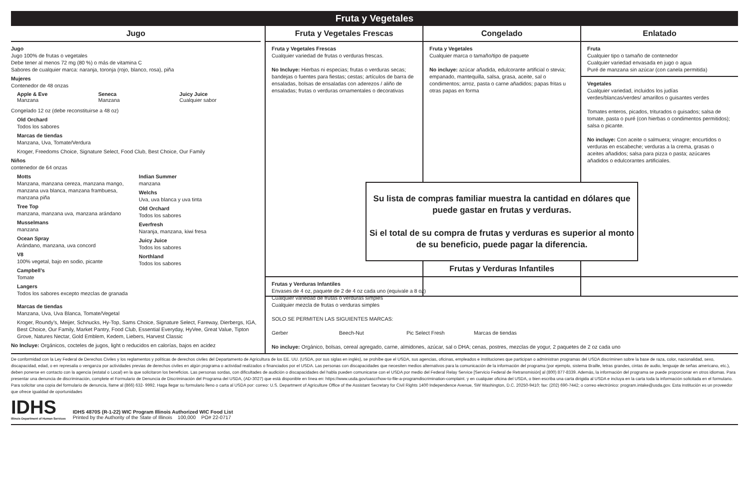Fruta y Vegetales
Jugo
Jugo
Jugo 100% de frutas o vegetales
Debe tener al menos 72 mg (80 %) o más de vitamina C
Sabores de cualquier marca: naranja, toronja (rojo, blanco, rosa), piña
Mujeres
Contenedor de 48 onzas
Apple & Eve
Manzana
Seneca
Manzana
Juicy Juice
Cualquier sabor
Congelado 12 oz (debe reconstituirse a 48 oz)
Old Orchard
Todos los sabores
Marcas de tiendas
Manzana, Uva, Tomate/Verdura
Kroger, Freedoms Choice, Signature Select, Food Club, Best Choice, Our Family
Niños
contenedor de 64 onzas
Motts
Manzana, manzana cereza, manzana mango, manzana uva blanca, manzana frambuesa, manzana piña
Tree Top
manzana, manzana uva, manzana arándano
Musselmans
manzana
Ocean Spray
Arándano, manzana, uva concord
V8
100% vegetal, bajo en sodio, picante
Campbell’s
Tomate
Langers
Todos los sabores excepto mezclas de granada
Indian Summer
manzana
Welchs
Uva, uva blanca y uva tinta
Old Orchard
Todos los sabores
Everfresh
Naranja, manzana, kiwi fresa
Juicy Juice
Todos los sabores
Northland
Todos los sabores
Marcas de tiendas
Manzana, Uva, Uva Blanca, Tomate/Vegetal
Kroger, Roundy’s, Meijer, Schnucks, Hy-Top, Sams Choice, Signature Select, Fareway, Dierbergs, IGA, Best Choice, Our Family, Market Pantry, Food Club, Essential Everyday, HyVee, Great Value, Tipton Grove, Natures Nectar, Gold Emblem, Kedem, Liebers, Harvest Classic
No Incluye: Orgánicos, cocteles de jugos, light o reducidos en calorías, bajos en acidez
Fruta y Vegetales Frescas
Fruta y Vegetales Frescas
Cualquier variedad de frutas o verduras frescas.
No Incluye: Hierbas ni especias; frutas o verduras secas; bandejas o fuentes para fiestas; cestas; artículos de barra de ensaladas, bolsas de ensaladas con aderezos / aliño de ensaladas; frutas o verduras ornamentales o decorativas
Congelado
Fruta y Vegetales
Cualquier marca o tamaño/tipo de paquete
No incluye: azúcar añadida, edulcorante artificial o stevia; empanado, mantequilla, salsa, grasa, aceite, sal o condimentos; arroz, pasta o carne añadidos; papas fritas u otras papas en forma
Enlatado
Fruta
Cualquier tipo o tamaño de contenedor
Cualquier variedad envasada en jugo o agua
Puré de manzana sin azúcar (con canela permitida)
Vegetales
Cualquier variedad, incluidos los judías verdes/blancas/verdes/ amarillos o guisantes verdes
Tomates enteros, picados, triturados o guisados; salsa de tomate, pasta o puré (con hierbas o condimentos permitidos); salsa o picante.
No incluye: Con aceite o salmuera; vinagre; encurtidos o verduras en escabeche; verduras a la crema, grasas o aceites añadidos; salsa para pizza o pasta; azúcares añadidos o edulcorantes artificiales.
Su lista de compras familiar muestra la cantidad en dólares que puede gastar en frutas y verduras.
Si el total de su compra de frutas y verduras es superior al monto de su beneficio, puede pagar la diferencia.
Frutas y Verduras Infantiles
Frutas y Verduras Infantiles
Envases de 4 oz, paquete de 2 de 4 oz cada uno (equivale a 8 oz)
Cualquier variedad de frutas o verduras simples
Cualquier mezcla de frutas o verduras simples
SOLO SE PERMITEN LAS SIGUIENTES MARCAS:
Gerber Beech-Nut Pic Select Fresh Marcas de tiendas
No incluye: Orgánico, bolsas, cereal agregado, carne, almidones, azúcar, sal o DHA; cenas, postres, mezclas de yogur, 2 paquetes de 2 oz cada uno
De conformidad con la Ley Federal de Derechos Civiles y los reglamentos y políticas de derechos civiles del Departamento de Agricultura de los EE. UU. (USDA, por sus siglas en inglés), se prohíbe que el USDA, sus agencias, oficinas, empleados e instituciones que participan o administran programas del USDA discriminen sobre la base de raza, color, nacionalidad, sexo, discapacidad, edad, o en represalia o venganza por actividades previas de derechos civiles en algún programa o actividad realizados o financiados por el USDA. Las personas con discapacidades que necesiten medios alternativos para la comunicación de la información del programa (por ejemplo, sistema Braille, letras grandes, cintas de audio, lenguaje de señas americano, etc.), deben ponerse en contacto con la agencia (estatal o Local) en la que solicitaron los beneficios. Las personas sordas, con dificultades de audición o discapacidades del habla pueden comunicarse con el USDA por medio del Federal Relay Service [Servicio Federal de Retransmisión] al (800) 877-8339. Además, la información del programa se puede proporcionar en otros idiomas. Para presentar una denuncia de discriminación, complete el Formulario de Denuncia de Discriminación del Programa del USDA, (AD-3027) que está disponible en línea en: https://www.usda.gov/oascr/how-to-file-a-programdiscrimination-complaint. y en cualquier oficina del USDA, o bien escriba una carta dirigida al USDA e incluya en la carta toda la información solicitada en el formulario. Para solicitar una copia del formulario de denuncia, llame al (866) 632- 9992. Haga llegar su formulario lleno o carta al USDA por: correo: U.S. Department of Agriculture Office of the Assistant Secretary for Civil Rights 1400 Independence Avenue, SW Washington, D.C. 20250-9410; fax: (202) 690-7442; o correo electrónico: program.intake@usda.gov. Esta institución es un proveedor que ofrece igualdad de oportunidades
IDHS
Illinois Department of Human Services
IDHS 4870S (R-1-22) WIC Program Illinois Authorized WIC Food List
Printed by the Authority of the State of Illinois 100,000 PO# 22-0717